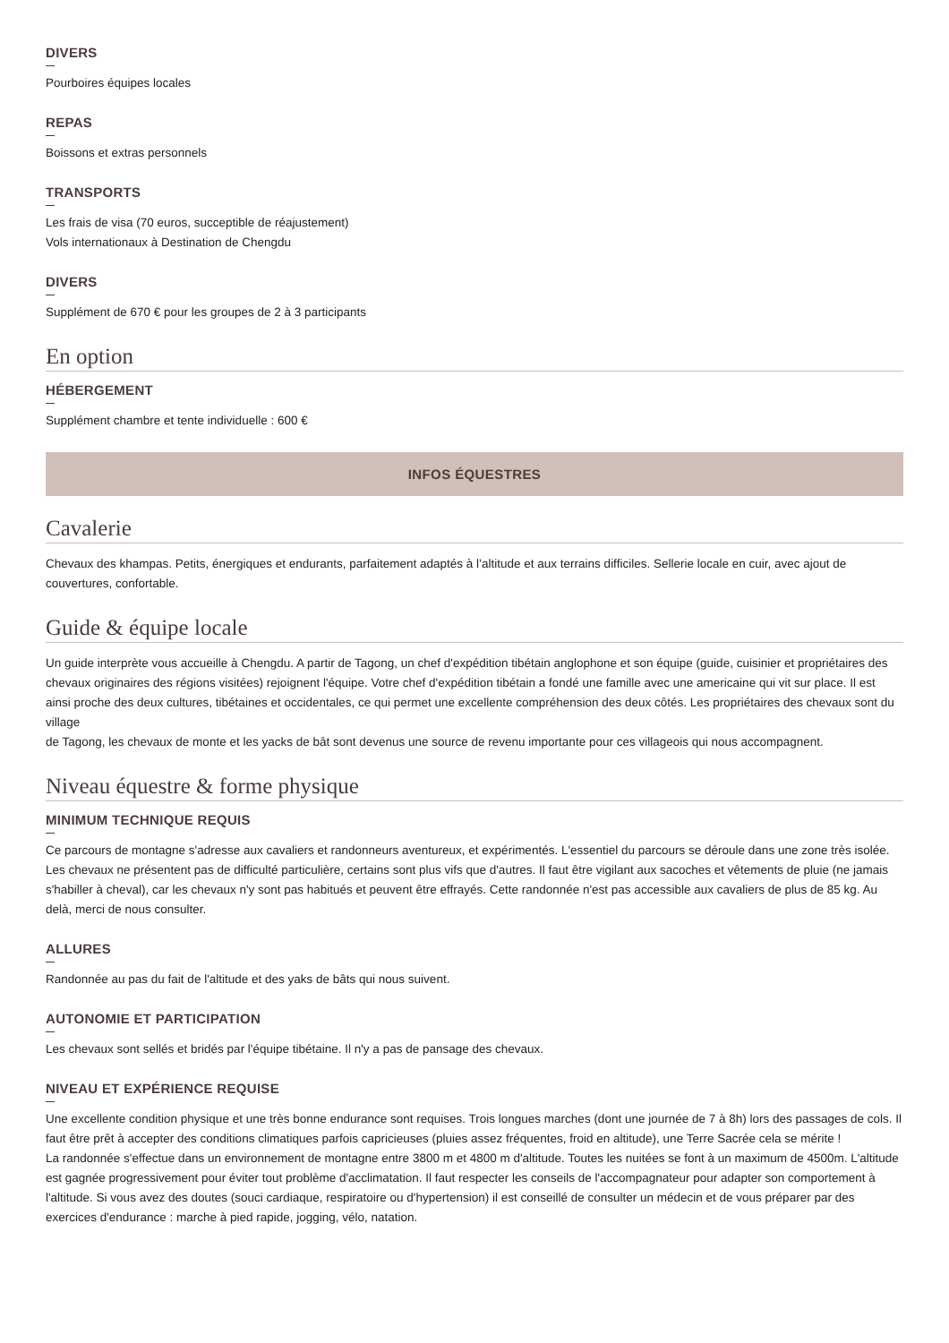DIVERS
Pourboires équipes locales
REPAS
Boissons et extras personnels
TRANSPORTS
Les frais de visa (70 euros, succeptible de réajustement)
Vols internationaux à Destination de Chengdu
DIVERS
Supplément de 670 € pour les groupes de 2 à 3 participants
En option
HÉBERGEMENT
Supplément chambre et tente individuelle : 600 €
INFOS ÉQUESTRES
Cavalerie
Chevaux des khampas. Petits, énergiques et endurants, parfaitement adaptés à l’altitude et aux terrains difficiles. Sellerie locale en cuir, avec ajout de couvertures, confortable.
Guide & équipe locale
Un guide interprète vous accueille à Chengdu. A partir de Tagong, un chef d'expédition tibétain anglophone et son équipe (guide, cuisinier et propriétaires des chevaux originaires des régions visitées) rejoignent l'équipe. Votre chef d'expédition tibétain a fondé une famille avec une americaine qui vit sur place. Il est ainsi proche des deux cultures, tibétaines et occidentales, ce qui permet une excellente compréhension des deux côtés. Les propriétaires des chevaux sont du village
de Tagong, les chevaux de monte et les yacks de bât sont devenus une source de revenu importante pour ces villageois qui nous accompagnent.
Niveau équestre & forme physique
MINIMUM TECHNIQUE REQUIS
Ce parcours de montagne s'adresse aux cavaliers et randonneurs aventureux, et expérimentés. L'essentiel du parcours se déroule dans une zone très isolée. Les chevaux ne présentent pas de difficulté particulière, certains sont plus vifs que d'autres. Il faut être vigilant aux sacoches et vêtements de pluie (ne jamais s'habiller à cheval), car les chevaux n'y sont pas habitués et peuvent être effrayés. Cette randonnée n'est pas accessible aux cavaliers de plus de 85 kg. Au delà, merci de nous consulter.
ALLURES
Randonnée au pas du fait de l'altitude et des yaks de bâts qui nous suivent.
AUTONOMIE ET PARTICIPATION
Les chevaux sont sellés et bridés par l'équipe tibétaine. Il n'y a pas de pansage des chevaux.
NIVEAU ET EXPÉRIENCE REQUISE
Une excellente condition physique et une très bonne endurance sont requises. Trois longues marches (dont une journée de 7 à 8h) lors des passages de cols. Il faut être prêt à accepter des conditions climatiques parfois capricieuses (pluies assez fréquentes, froid en altitude), une Terre Sacrée cela se mérite !
La randonnée s'effectue dans un environnement de montagne entre 3800 m et 4800 m d'altitude. Toutes les nuitées se font à un maximum de 4500m. L'altitude est gagnée progressivement pour éviter tout problème d'acclimatation. Il faut respecter les conseils de l'accompagnateur pour adapter son comportement à l'altitude. Si vous avez des doutes (souci cardiaque, respiratoire ou d'hypertension) il est conseillé de consulter un médecin et de vous préparer par des exercices d'endurance : marche à pied rapide, jogging, vélo, natation.